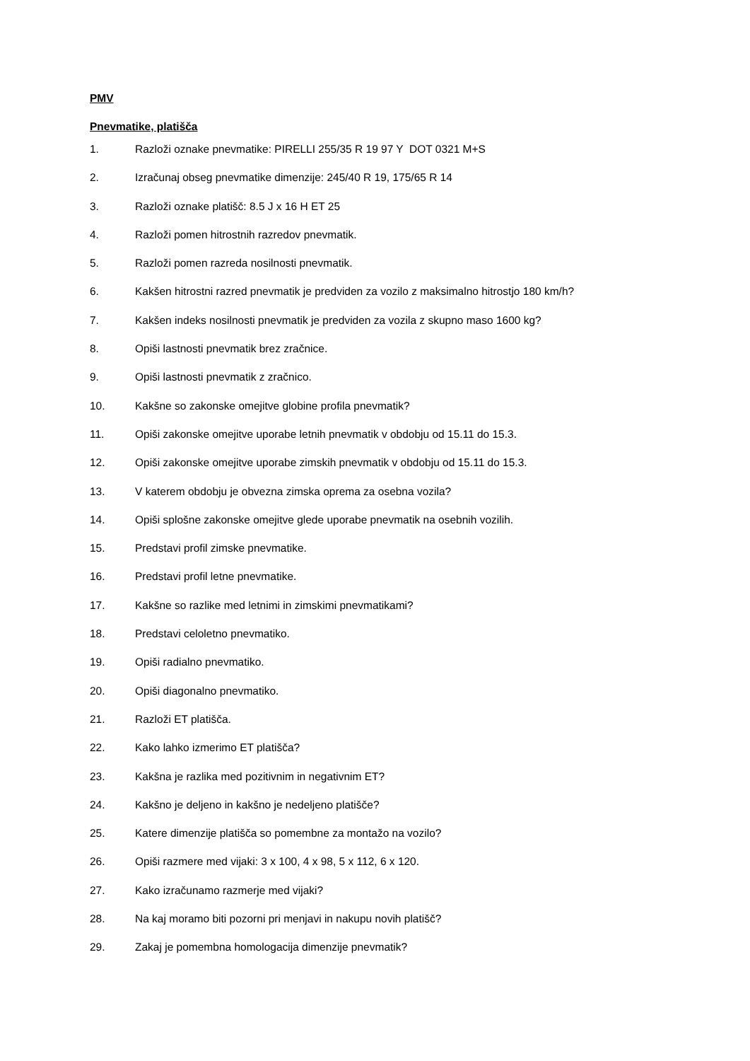PMV
Pnevmatike, platišča
1. Razloži oznake pnevmatike: PIRELLI 255/35 R 19 97 Y DOT 0321 M+S
2. Izračunaj obseg pnevmatike dimenzije: 245/40 R 19, 175/65 R 14
3. Razloži oznake platišč: 8.5 J x 16 H ET 25
4. Razloži pomen hitrostnih razredov pnevmatik.
5. Razloži pomen razreda nosilnosti pnevmatik.
6. Kakšen hitrostni razred pnevmatik je predviden za vozilo z maksimalno hitrostjo 180 km/h?
7. Kakšen indeks nosilnosti pnevmatik je predviden za vozila z skupno maso 1600 kg?
8. Opiši lastnosti pnevmatik brez zračnice.
9. Opiši lastnosti pnevmatik z zračnico.
10. Kakšne so zakonske omejitve globine profila pnevmatik?
11. Opiši zakonske omejitve uporabe letnih pnevmatik v obdobju od 15.11 do 15.3.
12. Opiši zakonske omejitve uporabe zimskih pnevmatik v obdobju od 15.11 do 15.3.
13. V katerem obdobju je obvezna zimska oprema za osebna vozila?
14. Opiši splošne zakonske omejitve glede uporabe pnevmatik na osebnih vozilih.
15. Predstavi profil zimske pnevmatike.
16. Predstavi profil letne pnevmatike.
17. Kakšne so razlike med letnimi in zimskimi pnevmatikami?
18. Predstavi celoletno pnevmatiko.
19. Opiši radialno pnevmatiko.
20. Opiši diagonalno pnevmatiko.
21. Razloži ET platišča.
22. Kako lahko izmerimo ET platišča?
23. Kakšna je razlika med pozitivnim in negativnim ET?
24. Kakšno je deljeno in kakšno je nedeljeno platišče?
25. Katere dimenzije platišča so pomembne za montažo na vozilo?
26. Opiši razmere med vijaki: 3 x 100, 4 x 98, 5 x 112, 6 x 120.
27. Kako izračunamo razmerje med vijaki?
28. Na kaj moramo biti pozorni pri menjavi in nakupu novih platišč?
29. Zakaj je pomembna homologacija dimenzije pnevmatik?